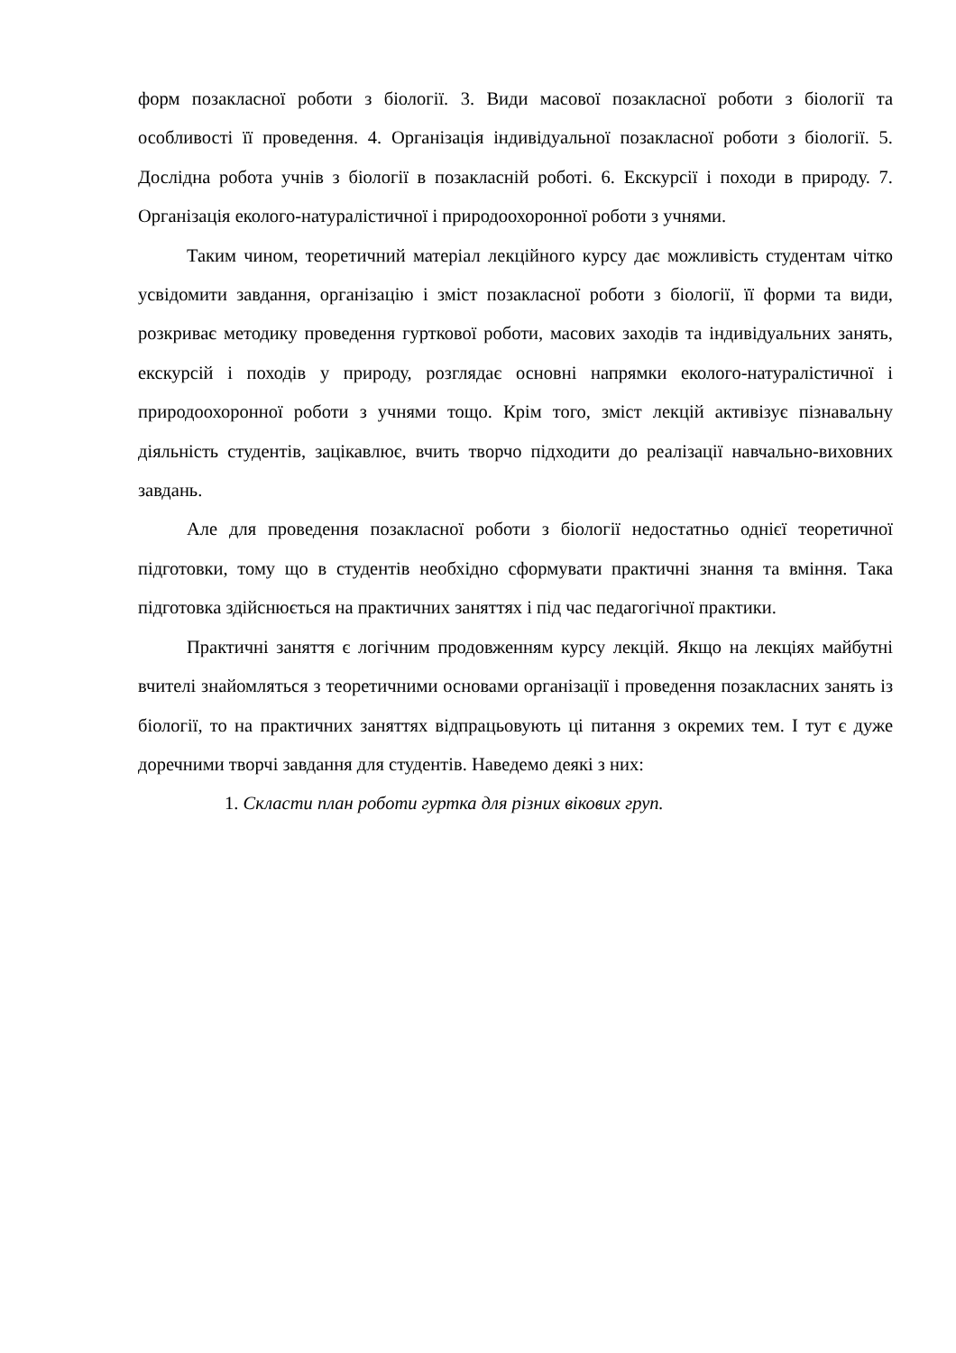форм позакласної роботи з біології. 3. Види масової позакласної роботи з біології та особливості її проведення. 4. Організація індивідуальної позакласної роботи з біології. 5. Дослідна робота учнів з біології в позакласній роботі. 6. Екскурсії і походи в природу. 7. Організація еколого-натуралістичної і природоохоронної роботи з учнями.
Таким чином, теоретичний матеріал лекційного курсу дає можливість студентам чітко усвідомити завдання, організацію і зміст позакласної роботи з біології, її форми та види, розкриває методику проведення гурткової роботи, масових заходів та індивідуальних занять, екскурсій і походів у природу, розглядає основні напрямки еколого-натуралістичної і природоохоронної роботи з учнями тощо. Крім того, зміст лекцій активізує пізнавальну діяльність студентів, зацікавлює, вчить творчо підходити до реалізації навчально-виховних завдань.
Але для проведення позакласної роботи з біології недостатньо однієї теоретичної підготовки, тому що в студентів необхідно сформувати практичні знання та вміння. Така підготовка здійснюється на практичних заняттях і під час педагогічної практики.
Практичні заняття є логічним продовженням курсу лекцій. Якщо на лекціях майбутні вчителі знайомляться з теоретичними основами організації і проведення позакласних занять із біології, то на практичних заняттях відпрацьовують ці питання з окремих тем. І тут є дуже доречними творчі завдання для студентів. Наведемо деякі з них:
1. Скласти план роботи гуртка для різних вікових груп.